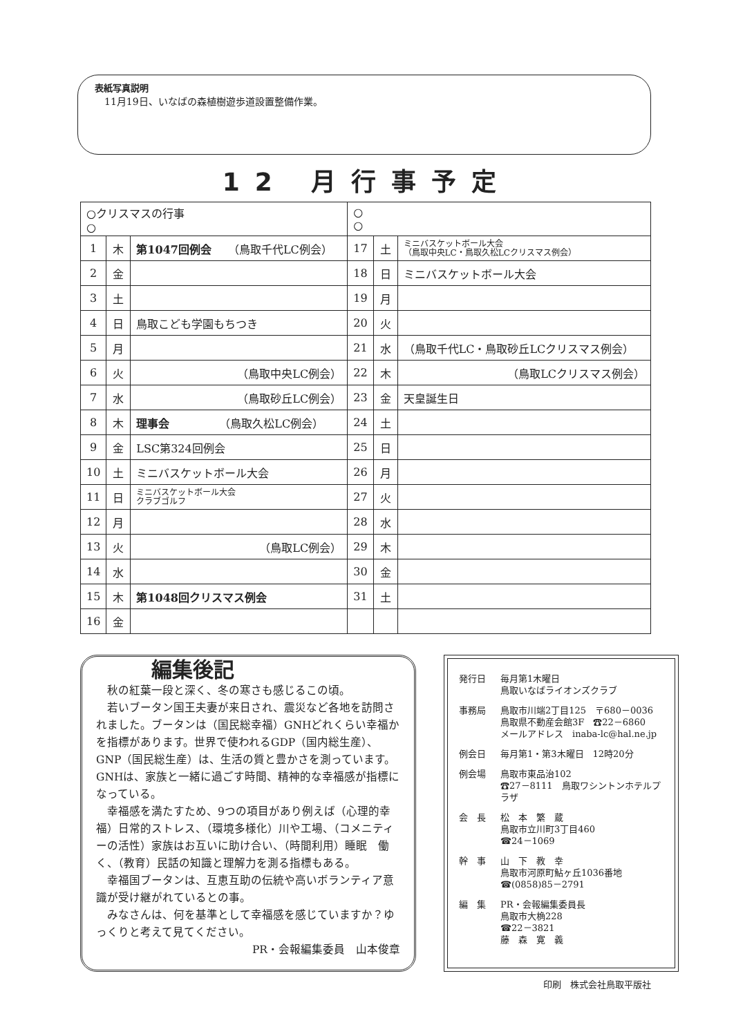表紙写真説明
　11月19日、いなばの森植樹遊歩道設置整備作業。
12 月行事予定
| ○クリスマスの行事 ○ | | | ○ ○ | | |
| 1 | 木 | 第1047回例会 （鳥取千代LC例会） | 17 | 土 | ミニバスケットボール大会 （鳥取中央LC・鳥取久松LCクリスマス例会） |
| 2 | 金 | | 18 | 日 | ミニバスケットボール大会 |
| 3 | 土 | | 19 | 月 | |
| 4 | 日 | 鳥取こども学園もちつき | 20 | 火 | |
| 5 | 月 | | 21 | 水 | （鳥取千代LC・鳥取砂丘LCクリスマス例会） |
| 6 | 火 | （鳥取中央LC例会） | 22 | 木 | （鳥取LCクリスマス例会） |
| 7 | 水 | （鳥取砂丘LC例会） | 23 | 金 | 天皇誕生日 |
| 8 | 木 | 理事会 （鳥取久松LC例会） | 24 | 土 | |
| 9 | 金 | LSC第324回例会 | 25 | 日 | |
| 10 | 土 | ミニバスケットボール大会 | 26 | 月 | |
| 11 | 日 | ミニバスケットボール大会 クラブゴルフ | 27 | 火 | |
| 12 | 月 | | 28 | 水 | |
| 13 | 火 | （鳥取LC例会） | 29 | 木 | |
| 14 | 水 | | 30 | 金 | |
| 15 | 木 | 第1048回クリスマス例会 | 31 | 土 | |
| 16 | 金 | | | | |
編集後記
　秋の紅葉一段と深く、冬の寒さも感じるこの頃。
　若いブータン国王夫妻が来日され、震災など各地を訪問されました。ブータンは（国民総幸福）GNHどれくらい幸福かを指標があります。世界で使われるGDP（国内総生産）、GNP（国民総生産）は、生活の質と豊かさを測っています。GNHは、家族と一緒に過ごす時間、精神的な幸福感が指標になっている。
　幸福感を満たすため、9つの項目があり例えば（心理的幸福）日常的ストレス、（環境多様化）川や工場、（コメニティーの活性）家族はお互いに助け合い、（時間利用）睡眠　働く、（教育）民話の知識と理解力を測る指標もある。
　幸福国ブータンは、互恵互助の伝統や高いボランティア意識が受け継がれているとの事。
　みなさんは、何を基準として幸福感を感じていますか？ゆっくりと考えて見てください。
PR・会報編集委員　山本俊章
発行日 毎月第1木曜日
鳥取いなばライオンズクラブ
事務局 鳥取市川端2丁目125　〒680－0036
鳥取県不動産会館3F　☎22－6860
メールアドレス　inaba-lc@hal.ne.jp
例会日 毎月第1・第3木曜日　12時20分
例会場 鳥取市東品治102
☎27－8111　鳥取ワシントンホテルプラザ
会　長 松　本　繁　蔵
鳥取市立川町3丁目460
☎24－1069
幹　事 山　下　教　幸
鳥取市河原町鮎ヶ丘1036番地
☎(0858)85－2791
編　集 PR・会報編集委員長
鳥取市大桷228
☎22－3821
藤　森　寛　義
印刷　株式会社鳥取平版社